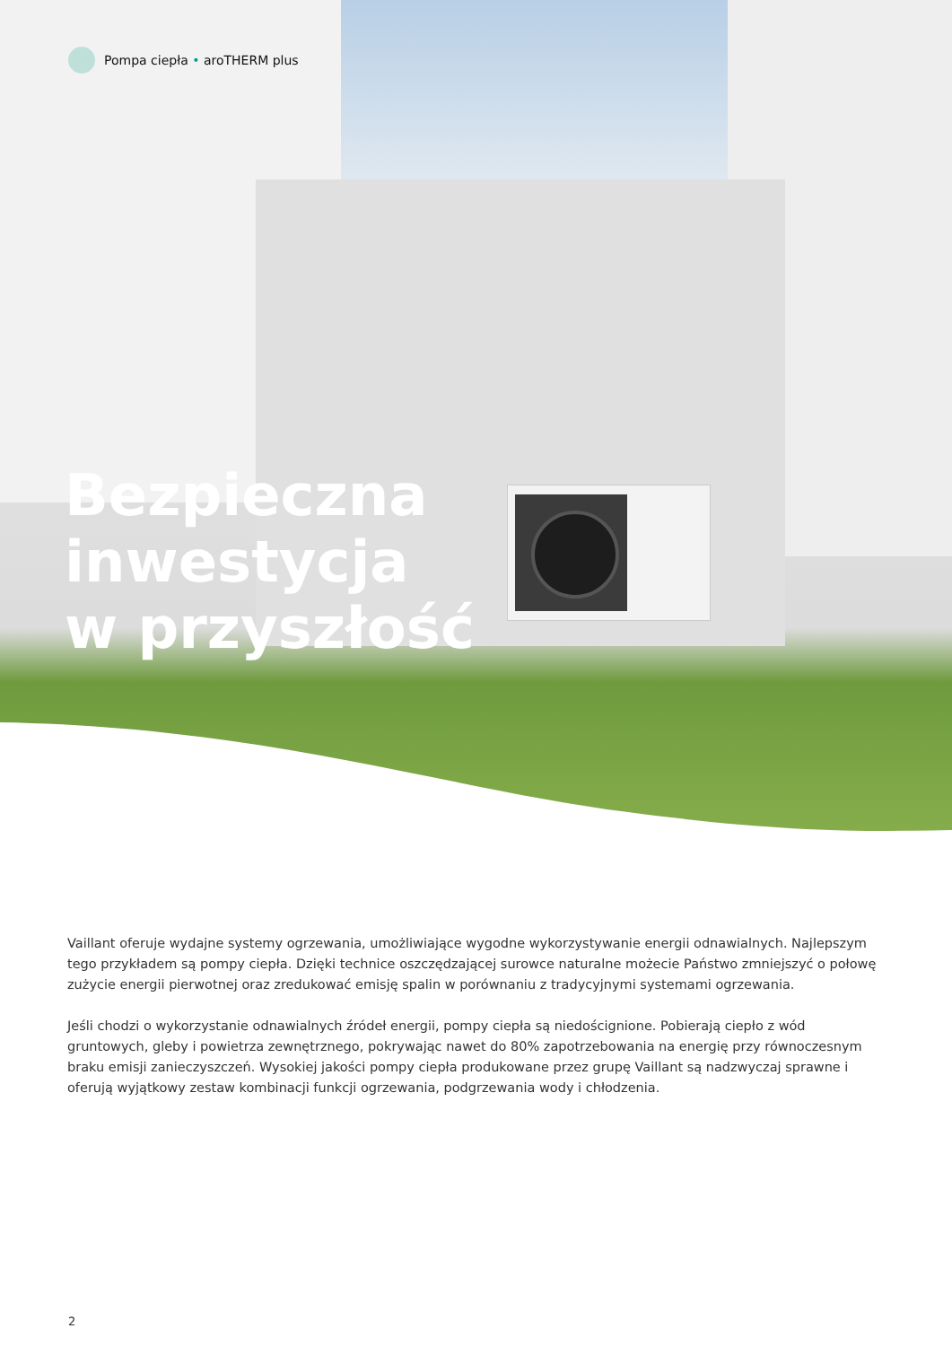Pompa ciepła • aroTHERM plus
Bezpieczna
inwestycja
w przyszłość
Vaillant oferuje wydajne systemy ogrzewania, umożliwiające wygodne wykorzystywanie energii odnawialnych. Najlepszym tego przykładem są pompy ciepła. Dzięki technice oszczędzającej surowce naturalne możecie Państwo zmniejszyć o połowę zużycie energii pierwotnej oraz zredukować emisję spalin w porównaniu z tradycyjnymi systemami ogrzewania.
Jeśli chodzi o wykorzystanie odnawialnych źródeł energii, pompy ciepła są niedoścignione. Pobierają ciepło z wód gruntowych, gleby i powietrza zewnętrznego, pokrywając nawet do 80% zapotrzebowania na energię przy równoczesnym braku emisji zanieczyszczeń. Wysokiej jakości pompy ciepła produkowane przez grupę Vaillant są nadzwyczaj sprawne i oferują wyjątkowy zestaw kombinacji funkcji ogrzewania, podgrzewania wody i chłodzenia.
2